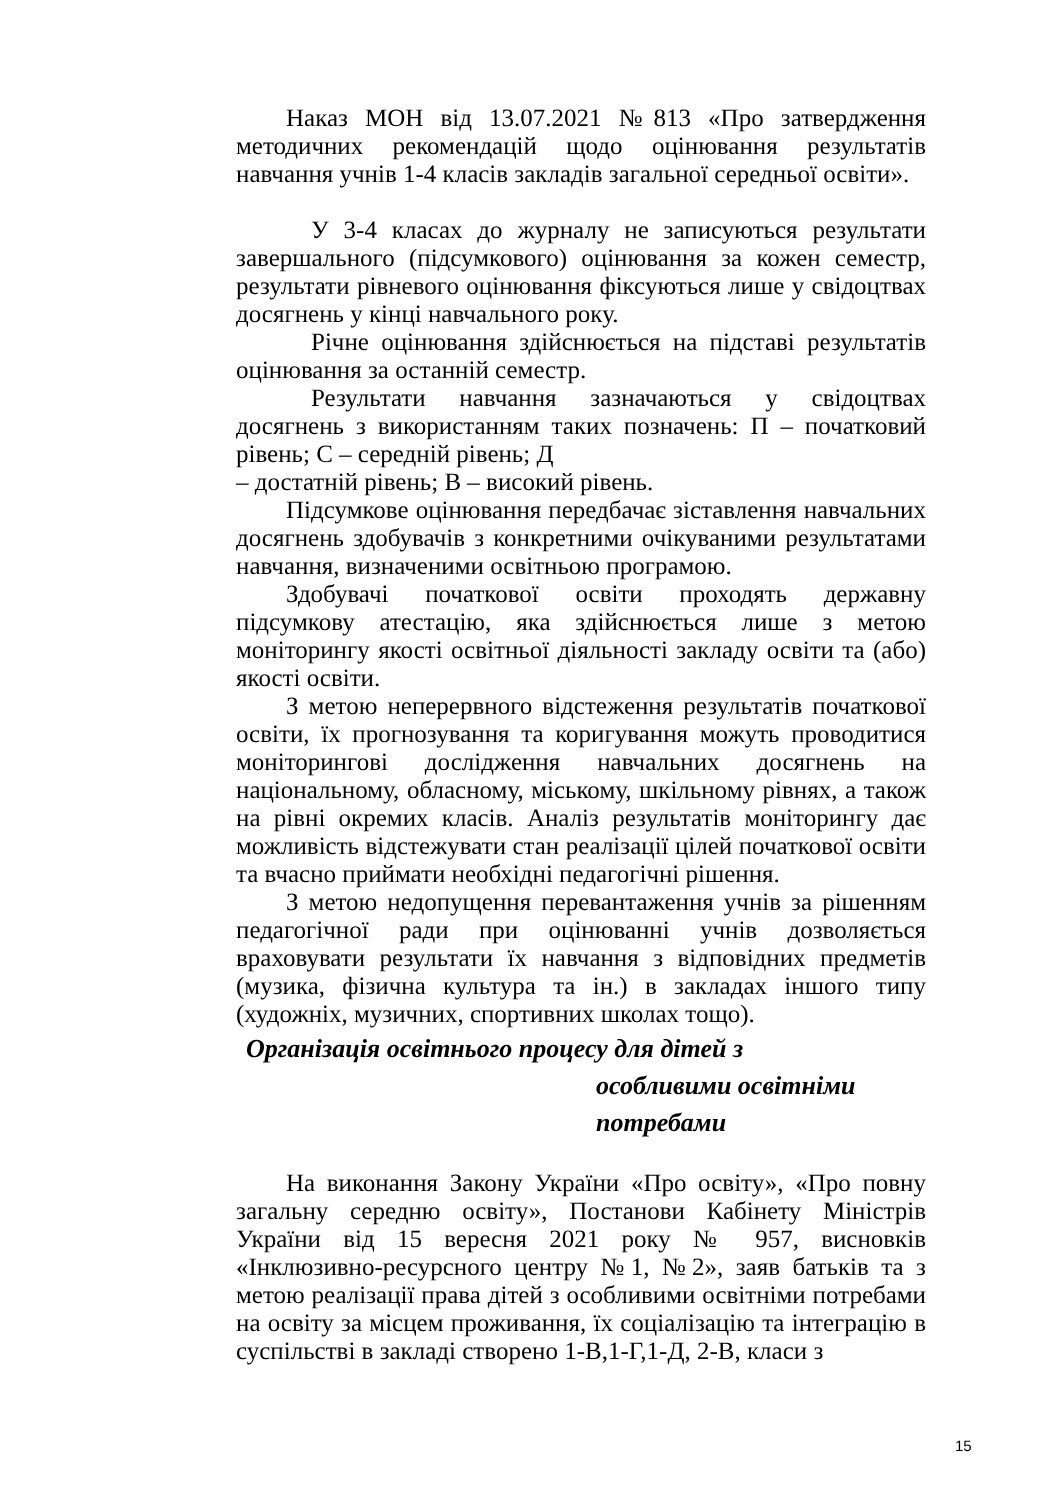Наказ МОН від 13.07.2021 №813 «Про затвердження методичних рекомендацій щодо оцінювання результатів навчання учнів 1-4 класів закладів загальної середньої освіти».
У 3-4 класах до журналу не записуються результати завершального (підсумкового) оцінювання за кожен семестр, результати рівневого оцінювання фіксуються лише у свідоцтвах досягнень у кінці навчального року.
Річне оцінювання здійснюється на підставі результатів оцінювання за останній семестр.
Результати навчання зазначаються у свідоцтвах досягнень з використанням таких позначень: П – початковий рівень; С – середній рівень; Д
– достатній рівень; В – високий рівень.
Підсумкове оцінювання передбачає зіставлення навчальних досягнень здобувачів з конкретними очікуваними результатами навчання, визначеними освітньою програмою.
Здобувачі початкової освіти проходять державну підсумкову атестацію, яка здійснюється лише з метою моніторингу якості освітньої діяльності закладу освіти та (або) якості освіти.
З метою неперервного відстеження результатів початкової освіти, їх прогнозування та коригування можуть проводитися моніторингові дослідження навчальних досягнень на національному, обласному, міському, шкільному рівнях, а також на рівні окремих класів. Аналіз результатів моніторингу дає можливість відстежувати стан реалізації цілей початкової освіти та вчасно приймати необхідні педагогічні рішення.
З метою недопущення перевантаження учнів за рішенням педагогічної ради при оцінюванні учнів дозволяється враховувати результати їх навчання з відповідних предметів (музика, фізична культура та ін.) в закладах іншого типу (художніх, музичних, спортивних школах тощо).
Організація освітнього процесу для дітей з
особливими освітніми
потребами
На виконання Закону України «Про освіту», «Про повну загальну середню освіту», Постанови Кабінету Міністрів України від 15 вересня 2021 року № 957, висновків «Інклюзивно-ресурсного центру №1, №2», заяв батьків та з метою реалізації права дітей з особливими освітніми потребами на освіту за місцем проживання, їх соціалізацію та інтеграцію в суспільстві в закладі створено 1-В,1-Г,1-Д, 2-В, класи з
15